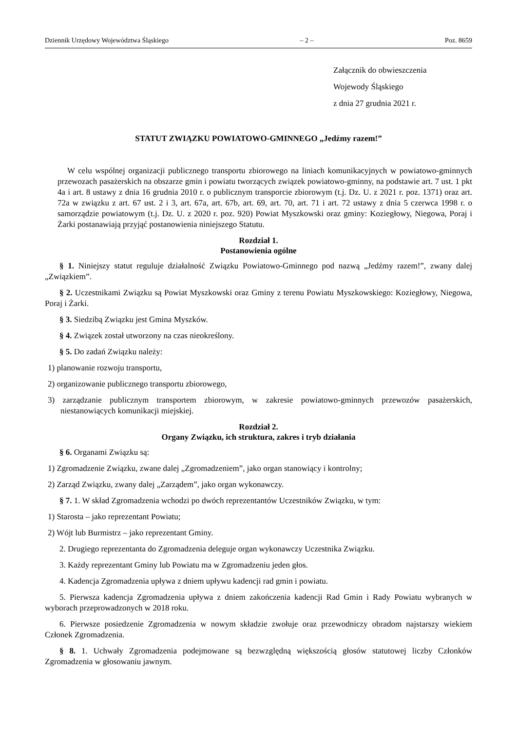Dziennik Urzędowy Województwa Śląskiego – 2 – Poz. 8659
Załącznik do obwieszczenia
Wojewody Śląskiego
z dnia 27 grudnia 2021 r.
STATUT ZWIĄZKU POWIATOWO-GMINNEGO „Jedźmy razem!”
W celu wspólnej organizacji publicznego transportu zbiorowego na liniach komunikacyjnych w powiatowo-gminnych przewozach pasażerskich na obszarze gmin i powiatu tworzących związek powiatowo-gminny, na podstawie art. 7 ust. 1 pkt 4a i art. 8 ustawy z dnia 16 grudnia 2010 r. o publicznym transporcie zbiorowym (t.j. Dz. U. z 2021 r. poz. 1371) oraz art. 72a w związku z art. 67 ust. 2 i 3, art. 67a, art. 67b, art. 69, art. 70, art. 71 i art. 72 ustawy z dnia 5 czerwca 1998 r. o samorządzie powiatowym (t.j. Dz. U. z 2020 r. poz. 920) Powiat Myszkowski oraz gminy: Koziegłowy, Niegowa, Poraj i Żarki postanawiają przyjąć postanowienia niniejszego Statutu.
Rozdział 1.
Postanowienia ogólne
§ 1. Niniejszy statut reguluje działalność Związku Powiatowo-Gminnego pod nazwą „Jedźmy razem!”, zwany dalej „Związkiem”.
§ 2. Uczestnikami Związku są Powiat Myszkowski oraz Gminy z terenu Powiatu Myszkowskiego: Koziegłowy, Niegowa, Poraj i Żarki.
§ 3. Siedzibą Związku jest Gmina Myszków.
§ 4. Związek został utworzony na czas nieokreślony.
§ 5. Do zadań Związku należy:
1) planowanie rozwoju transportu,
2) organizowanie publicznego transportu zbiorowego,
3) zarządzanie publicznym transportem zbiorowym, w zakresie powiatowo-gminnych przewozów pasażerskich, niestanowiących komunikacji miejskiej.
Rozdział 2.
Organy Związku, ich struktura, zakres i tryb działania
§ 6. Organami Związku są:
1) Zgromadzenie Związku, zwane dalej „Zgromadzeniem”, jako organ stanowiący i kontrolny;
2) Zarząd Związku, zwany dalej „Zarządem”, jako organ wykonawczy.
§ 7. 1. W skład Zgromadzenia wchodzi po dwóch reprezentantów Uczestników Związku, w tym:
1) Starosta – jako reprezentant Powiatu;
2) Wójt lub Burmistrz – jako reprezentant Gminy.
2. Drugiego reprezentanta do Zgromadzenia deleguje organ wykonawczy Uczestnika Związku.
3. Każdy reprezentant Gminy lub Powiatu ma w Zgromadzeniu jeden głos.
4. Kadencja Zgromadzenia upływa z dniem upływu kadencji rad gmin i powiatu.
5. Pierwsza kadencja Zgromadzenia upływa z dniem zakończenia kadencji Rad Gmin i Rady Powiatu wybranych w wyborach przeprowadzonych w 2018 roku.
6. Pierwsze posiedzenie Zgromadzenia w nowym składzie zwołuje oraz przewodniczy obradom najstarszy wiekiem Członek Zgromadzenia.
§ 8. 1. Uchwały Zgromadzenia podejmowane są bezwzględną większością głosów statutowej liczby Członków Zgromadzenia w głosowaniu jawnym.